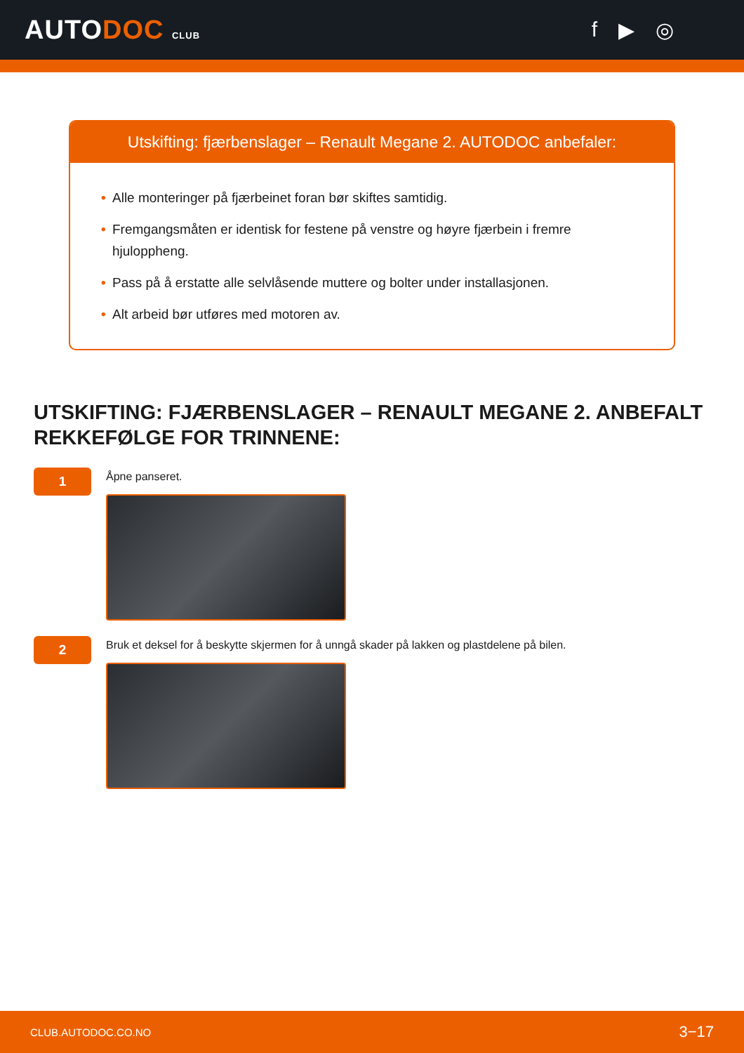AUTODOC CLUB
f ▶ ◎
Utskifting: fjærbenslager – Renault Megane 2. AUTODOC anbefaler:
• Alle monteringer på fjærbeinet foran bør skiftes samtidig.
• Fremgangsmåten er identisk for festene på venstre og høyre fjærbein i fremre hjuloppheng.
• Pass på å erstatte alle selvlåsende muttere og bolter under installasjonen.
• Alt arbeid bør utføres med motoren av.
UTSKIFTING: FJÆRBENSLAGER – RENAULT MEGANE 2. ANBEFALT REKKEFØLGE FOR TRINNENE:
1
Åpne panseret.
2
Bruk et deksel for å beskytte skjermen for å unngå skader på lakken og plastdelene på bilen.
CLUB.AUTODOC.CO.NO 3−17